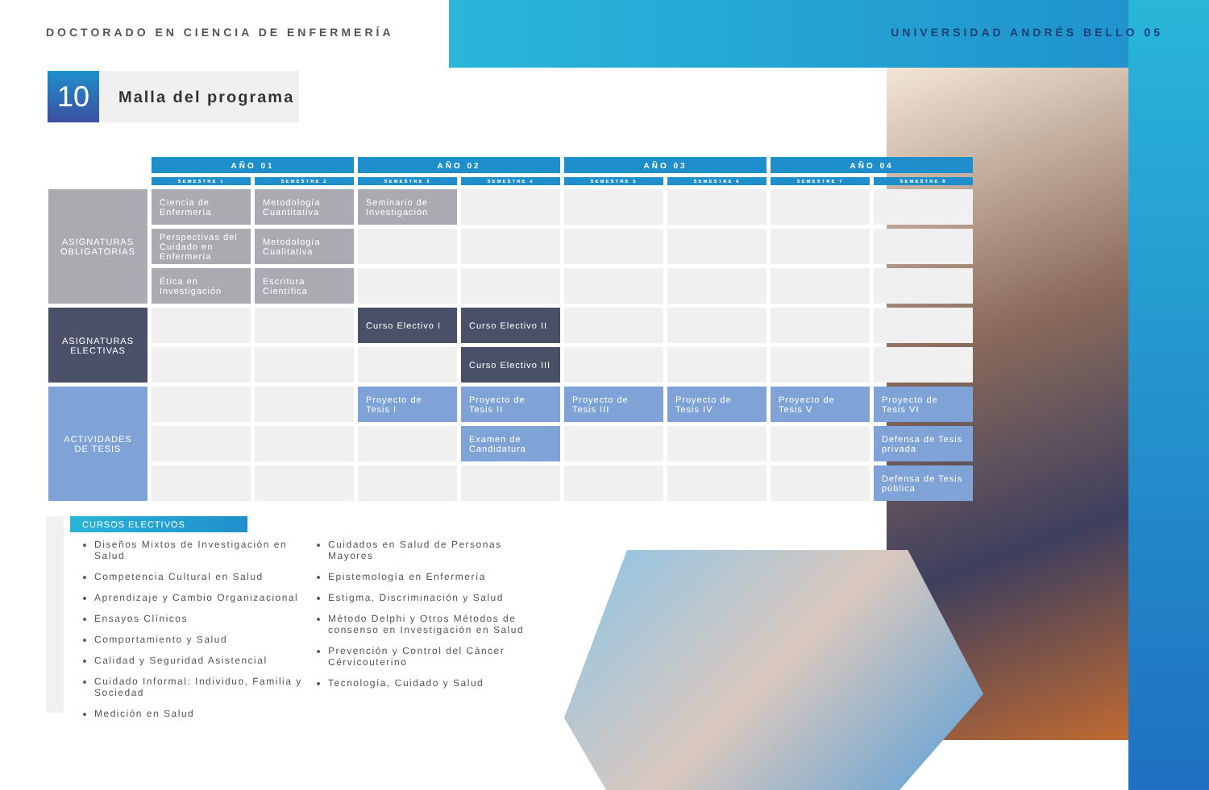DOCTORADO EN CIENCIA DE ENFERMERÍA UNIVERSIDAD ANDRÉS BELLO 05
10
Malla del programa
| | AÑO 01 | | AÑO 02 | | AÑO 03 | | AÑO 04 | |
| --- | --- | --- | --- | --- | --- | --- | --- | --- |
| | SEMESTRE 1 | SEMESTRE 2 | SEMESTRE 3 | SEMESTRE 4 | SEMESTRE 5 | SEMESTRE 6 | SEMESTRE 7 | SEMESTRE 8 |
| ASIGNATURAS OBLIGATORIAS | Ciencia de Enfermería | Metodología Cuantitativa | Seminario de Investigación | | | | | |
| | Perspectivas del Cuidado en Enfermería | Metodología Cualitativa | | | | | | |
| | Ética en Investigación | Escritura Científica | | | | | | |
| ASIGNATURAS ELECTIVAS | | | Curso Electivo I | Curso Electivo II | | | | |
| | | | | Curso Electivo III | | | | |
| ACTIVIDADES DE TESIS | | | Proyecto de Tesis I | Proyecto de Tesis II | Proyecto de Tesis III | Proyecto de Tesis IV | Proyecto de Tesis V | Proyecto de Tesis VI |
| | | | | Examen de Candidatura | | | | Defensa de Tesis privada |
| | | | | | | | | Defensa de Tesis pública |
CURSOS ELECTIVOS
Diseños Mixtos de Investigación en Salud
Competencia Cultural en Salud
Aprendizaje y Cambio Organizacional
Ensayos Clínicos
Comportamiento y Salud
Calidad y Seguridad Asistencial
Cuidado Informal: Individuo, Familia y Sociedad
Medición en Salud
Cuidados en Salud de Personas Mayores
Epistemología en Enfermería
Estigma, Discriminación y Salud
Método Delphi y Otros Métodos de consenso en Investigación en Salud
Prevención y Control del Cáncer Cérvicouterino
Tecnología, Cuidado y Salud